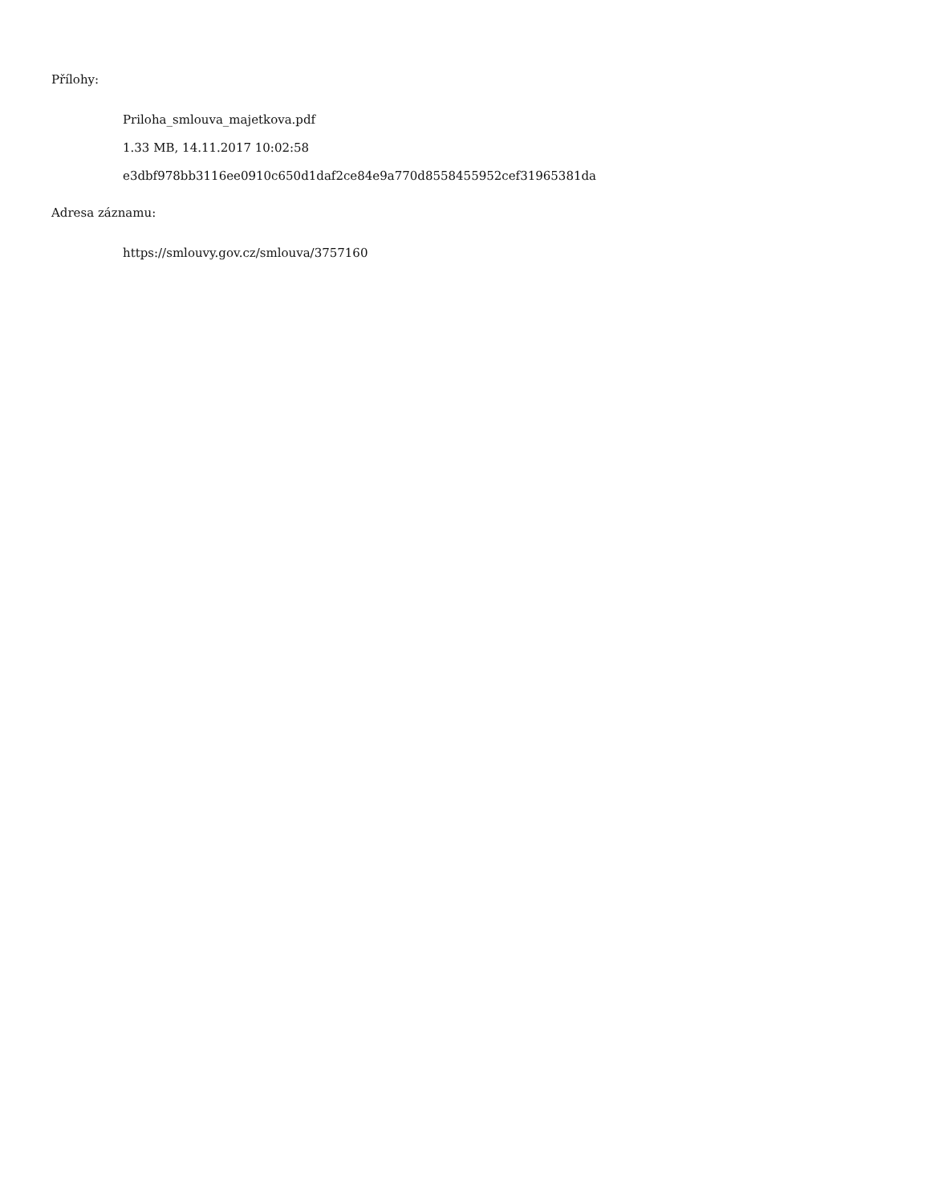Přílohy:
Priloha_smlouva_majetkova.pdf
1.33 MB, 14.11.2017 10:02:58
e3dbf978bb3116ee0910c650d1daf2ce84e9a770d8558455952cef31965381da
Adresa záznamu:
https://smlouvy.gov.cz/smlouva/3757160